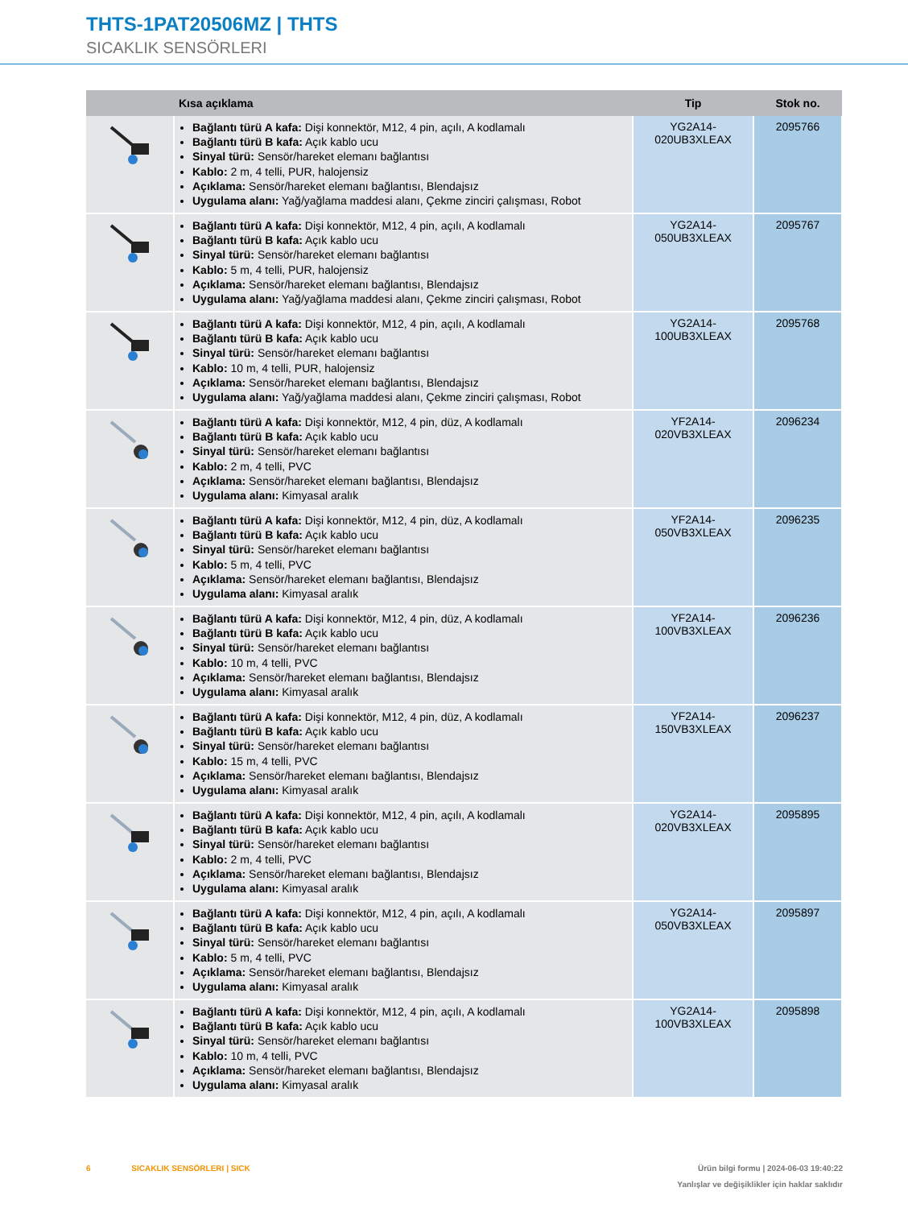THTS-1PAT20506MZ | THTS
SICAKLIK SENSÖRLERI
| | Kısa açıklama | Tip | Stok no. |
| --- | --- | --- | --- |
| | Bağlantı türü A kafa: Dişi konnektör, M12, 4 pin, açılı, A kodlamalı Bağlantı türü B kafa: Açık kablo ucu Sinyal türü: Sensör/hareket elemanı bağlantısı Kablo: 2 m, 4 telli, PUR, halojensiz Açıklama: Sensör/hareket elemanı bağlantısı, Blendajsız Uygulama alanı: Yağ/yağlama maddesi alanı, Çekme zinciri çalışması, Robot | YG2A14- 020UB3XLEAX | 2095766 |
| | Bağlantı türü A kafa: Dişi konnektör, M12, 4 pin, açılı, A kodlamalı Bağlantı türü B kafa: Açık kablo ucu Sinyal türü: Sensör/hareket elemanı bağlantısı Kablo: 5 m, 4 telli, PUR, halojensiz Açıklama: Sensör/hareket elemanı bağlantısı, Blendajsız Uygulama alanı: Yağ/yağlama maddesi alanı, Çekme zinciri çalışması, Robot | YG2A14- 050UB3XLEAX | 2095767 |
| | Bağlantı türü A kafa: Dişi konnektör, M12, 4 pin, açılı, A kodlamalı Bağlantı türü B kafa: Açık kablo ucu Sinyal türü: Sensör/hareket elemanı bağlantısı Kablo: 10 m, 4 telli, PUR, halojensiz Açıklama: Sensör/hareket elemanı bağlantısı, Blendajsız Uygulama alanı: Yağ/yağlama maddesi alanı, Çekme zinciri çalışması, Robot | YG2A14- 100UB3XLEAX | 2095768 |
| | Bağlantı türü A kafa: Dişi konnektör, M12, 4 pin, düz, A kodlamalı Bağlantı türü B kafa: Açık kablo ucu Sinyal türü: Sensör/hareket elemanı bağlantısı Kablo: 2 m, 4 telli, PVC Açıklama: Sensör/hareket elemanı bağlantısı, Blendajsız Uygulama alanı: Kimyasal aralık | YF2A14- 020VB3XLEAX | 2096234 |
| | Bağlantı türü A kafa: Dişi konnektör, M12, 4 pin, düz, A kodlamalı Bağlantı türü B kafa: Açık kablo ucu Sinyal türü: Sensör/hareket elemanı bağlantısı Kablo: 5 m, 4 telli, PVC Açıklama: Sensör/hareket elemanı bağlantısı, Blendajsız Uygulama alanı: Kimyasal aralık | YF2A14- 050VB3XLEAX | 2096235 |
| | Bağlantı türü A kafa: Dişi konnektör, M12, 4 pin, düz, A kodlamalı Bağlantı türü B kafa: Açık kablo ucu Sinyal türü: Sensör/hareket elemanı bağlantısı Kablo: 10 m, 4 telli, PVC Açıklama: Sensör/hareket elemanı bağlantısı, Blendajsız Uygulama alanı: Kimyasal aralık | YF2A14- 100VB3XLEAX | 2096236 |
| | Bağlantı türü A kafa: Dişi konnektör, M12, 4 pin, düz, A kodlamalı Bağlantı türü B kafa: Açık kablo ucu Sinyal türü: Sensör/hareket elemanı bağlantısı Kablo: 15 m, 4 telli, PVC Açıklama: Sensör/hareket elemanı bağlantısı, Blendajsız Uygulama alanı: Kimyasal aralık | YF2A14- 150VB3XLEAX | 2096237 |
| | Bağlantı türü A kafa: Dişi konnektör, M12, 4 pin, açılı, A kodlamalı Bağlantı türü B kafa: Açık kablo ucu Sinyal türü: Sensör/hareket elemanı bağlantısı Kablo: 2 m, 4 telli, PVC Açıklama: Sensör/hareket elemanı bağlantısı, Blendajsız Uygulama alanı: Kimyasal aralık | YG2A14- 020VB3XLEAX | 2095895 |
| | Bağlantı türü A kafa: Dişi konnektör, M12, 4 pin, açılı, A kodlamalı Bağlantı türü B kafa: Açık kablo ucu Sinyal türü: Sensör/hareket elemanı bağlantısı Kablo: 5 m, 4 telli, PVC Açıklama: Sensör/hareket elemanı bağlantısı, Blendajsız Uygulama alanı: Kimyasal aralık | YG2A14- 050VB3XLEAX | 2095897 |
| | Bağlantı türü A kafa: Dişi konnektör, M12, 4 pin, açılı, A kodlamalı Bağlantı türü B kafa: Açık kablo ucu Sinyal türü: Sensör/hareket elemanı bağlantısı Kablo: 10 m, 4 telli, PVC Açıklama: Sensör/hareket elemanı bağlantısı, Blendajsız Uygulama alanı: Kimyasal aralık | YG2A14- 100VB3XLEAX | 2095898 |
Ürün bilgi formu | 2024-06-03 19:40:22
Yanlışlar ve değişiklikler için haklar saklıdır
6 SICAKLIK SENSÖRLERI | SICK